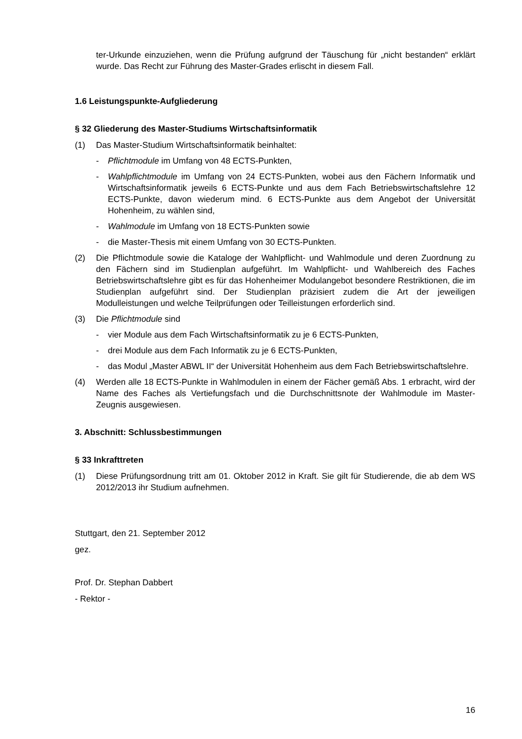ter-Urkunde einzuziehen, wenn die Prüfung aufgrund der Täuschung für „nicht bestanden“ erklärt wurde. Das Recht zur Führung des Master-Grades erlischt in diesem Fall.
1.6 Leistungspunkte-Aufgliederung
§ 32 Gliederung des Master-Studiums Wirtschaftsinformatik
(1) Das Master-Studium Wirtschaftsinformatik beinhaltet:
- Pflichtmodule im Umfang von 48 ECTS-Punkten,
- Wahlpflichtmodule im Umfang von 24 ECTS-Punkten, wobei aus den Fächern Informatik und Wirtschaftsinformatik jeweils 6 ECTS-Punkte und aus dem Fach Betriebswirtschaftslehre 12 ECTS-Punkte, davon wiederum mind. 6 ECTS-Punkte aus dem Angebot der Universität Hohenheim, zu wählen sind,
- Wahlmodule im Umfang von 18 ECTS-Punkten sowie
- die Master-Thesis mit einem Umfang von 30 ECTS-Punkten.
(2) Die Pflichtmodule sowie die Kataloge der Wahlpflicht- und Wahlmodule und deren Zuordnung zu den Fächern sind im Studienplan aufgeführt. Im Wahlpflicht- und Wahlbereich des Faches Betriebswirtschaftslehre gibt es für das Hohenheimer Modulangebot besondere Restriktionen, die im Studienplan aufgeführt sind. Der Studienplan präzisiert zudem die Art der jeweiligen Modulleistungen und welche Teilprüfungen oder Teilleistungen erforderlich sind.
(3) Die Pflichtmodule sind
- vier Module aus dem Fach Wirtschaftsinformatik zu je 6 ECTS-Punkten,
- drei Module aus dem Fach Informatik zu je 6 ECTS-Punkten,
- das Modul „Master ABWL II“ der Universität Hohenheim aus dem Fach Betriebswirtschaftslehre.
(4) Werden alle 18 ECTS-Punkte in Wahlmodulen in einem der Fächer gemäß Abs. 1 erbracht, wird der Name des Faches als Vertiefungsfach und die Durchschnittsnote der Wahlmodule im Master-Zeugnis ausgewiesen.
3. Abschnitt: Schlussbestimmungen
§ 33 Inkrafttreten
(1) Diese Prüfungsordnung tritt am 01. Oktober 2012 in Kraft. Sie gilt für Studierende, die ab dem WS 2012/2013 ihr Studium aufnehmen.
Stuttgart, den 21. September 2012
gez.
Prof. Dr. Stephan Dabbert
- Rektor -
16